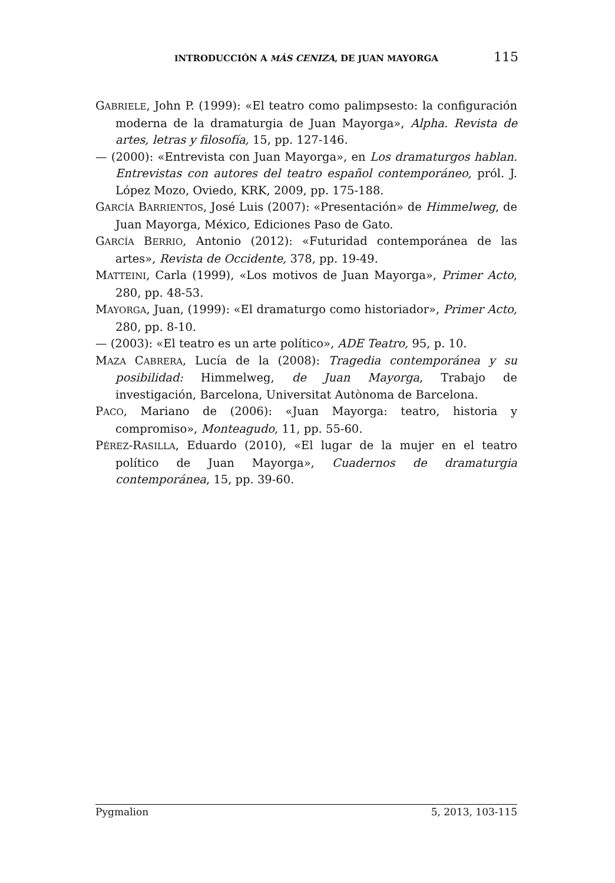INTRODUCCIÓN A MÁS CENIZA, DE JUAN MAYORGA 115
GABRIELE, John P. (1999): «El teatro como palimpsesto: la configuración moderna de la dramaturgia de Juan Mayorga», Alpha. Revista de artes, letras y filosofía, 15, pp. 127-146.
— (2000): «Entrevista con Juan Mayorga», en Los dramaturgos hablan. Entrevistas con autores del teatro español contemporáneo, pról. J. López Mozo, Oviedo, KRK, 2009, pp. 175-188.
GARCÍA BARRIENTOS, José Luis (2007): «Presentación» de Himmelweg, de Juan Mayorga, México, Ediciones Paso de Gato.
GARCÍA BERRIO, Antonio (2012): «Futuridad contemporánea de las artes», Revista de Occidente, 378, pp. 19-49.
MATTEINI, Carla (1999), «Los motivos de Juan Mayorga», Primer Acto, 280, pp. 48-53.
MAYORGA, Juan, (1999): «El dramaturgo como historiador», Primer Acto, 280, pp. 8-10.
— (2003): «El teatro es un arte político», ADE Teatro, 95, p. 10.
MAZA CABRERA, Lucía de la (2008): Tragedia contemporánea y su posibilidad: Himmelweg, de Juan Mayorga, Trabajo de investigación, Barcelona, Universitat Autònoma de Barcelona.
PACO, Mariano de (2006): «Juan Mayorga: teatro, historia y compromiso», Monteagudo, 11, pp. 55-60.
PÉREZ-RASILLA, Eduardo (2010), «El lugar de la mujer en el teatro político de Juan Mayorga», Cuadernos de dramaturgia contemporánea, 15, pp. 39-60.
Pygmalion 5, 2013, 103-115